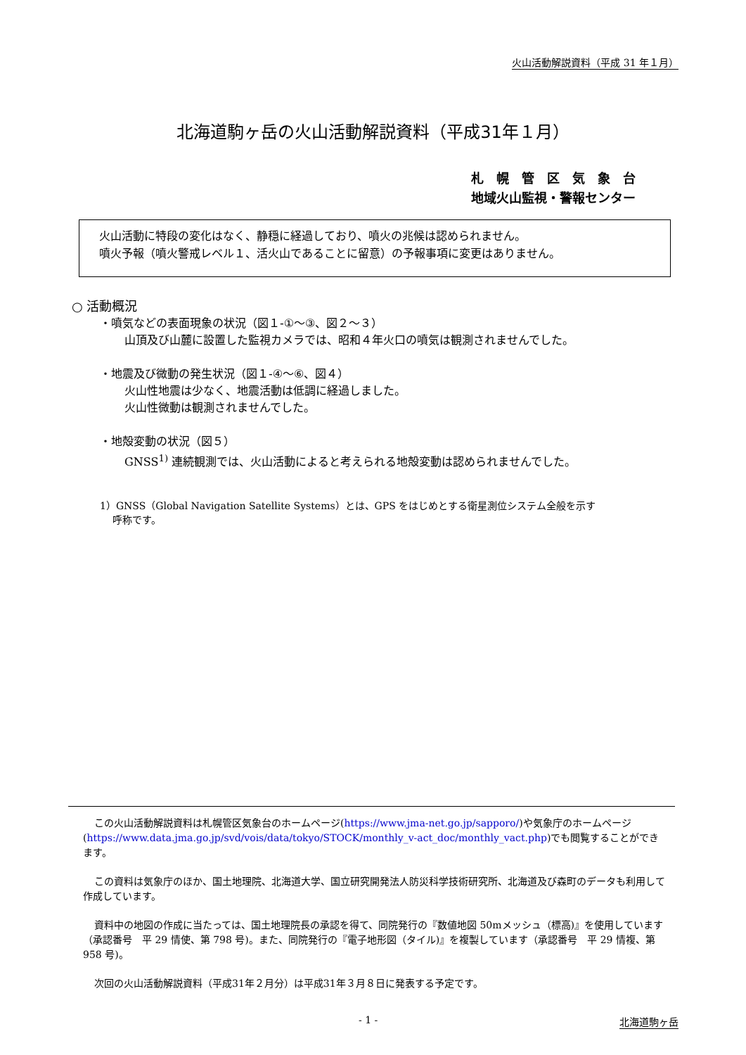火山活動解説資料（平成 31 年１月）
北海道駒ヶ岳の火山活動解説資料（平成31年１月）
札　幌　管　区　気　象　台
地域火山監視・警報センター
火山活動に特段の変化はなく、静穏に経過しており、噴火の兆候は認められません。
噴火予報（噴火警戒レベル１、活火山であることに留意）の予報事項に変更はありません。
○ 活動概況
・噴気などの表面現象の状況（図１-①～③、図２～３）
山頂及び山麓に設置した監視カメラでは、昭和４年火口の噴気は観測されませんでした。
・地震及び微動の発生状況（図１-④～⑥、図４）
火山性地震は少なく、地震活動は低調に経過しました。
火山性微動は観測されませんでした。
・地殻変動の状況（図５）
GNSS<sup>1)</sup> 連続観測では、火山活動によると考えられる地殻変動は認められませんでした。
1）GNSS（Global Navigation Satellite Systems）とは、GPS をはじめとする衛星測位システム全般を示す
　 呼称です。
この火山活動解説資料は札幌管区気象台のホームページ(https://www.jma-net.go.jp/sapporo/)や気象庁のホームページ(https://www.data.jma.go.jp/svd/vois/data/tokyo/STOCK/monthly_v-act_doc/monthly_vact.php)でも閲覧することができます。
この資料は気象庁のほか、国土地理院、北海道大学、国立研究開発法人防災科学技術研究所、北海道及び森町のデータも利用して作成しています。
資料中の地図の作成に当たっては、国土地理院長の承認を得て、同院発行の『数値地図 50mメッシュ（標高)』を使用しています（承認番号　平 29 情使、第 798 号)。また、同院発行の『電子地形図（タイル)』を複製しています（承認番号　平 29 情複、第 958 号)。
次回の火山活動解説資料（平成31年２月分）は平成31年３月８日に発表する予定です。
- 1 - 北海道駒ヶ岳